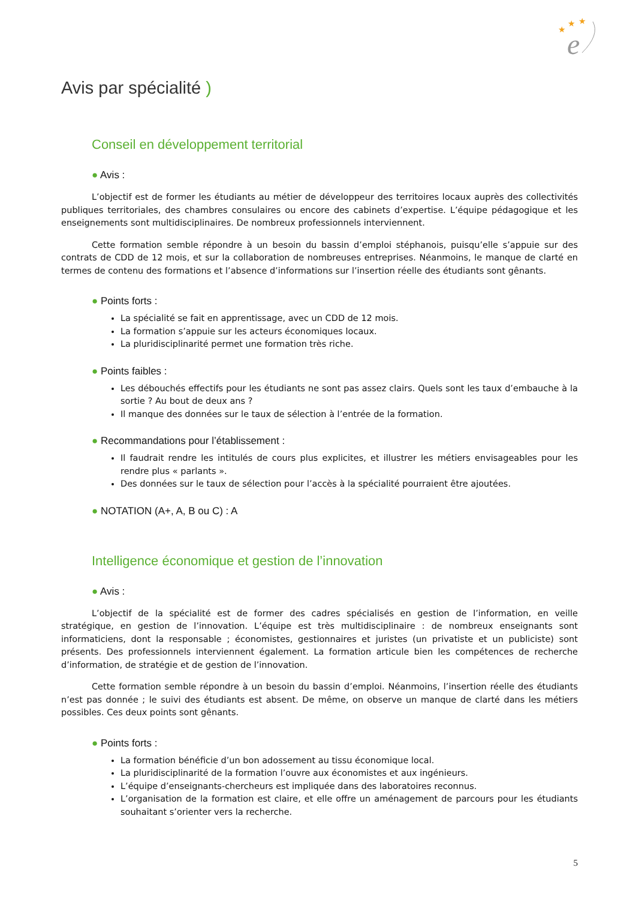e
★
★
★
Avis par spécialité )
Conseil en développement territorial
● Avis :
L’objectif est de former les étudiants au métier de développeur des territoires locaux auprès des collectivités publiques territoriales, des chambres consulaires ou encore des cabinets d’expertise. L’équipe pédagogique et les enseignements sont multidisciplinaires. De nombreux professionnels interviennent.
Cette formation semble répondre à un besoin du bassin d’emploi stéphanois, puisqu’elle s’appuie sur des contrats de CDD de 12 mois, et sur la collaboration de nombreuses entreprises. Néanmoins, le manque de clarté en termes de contenu des formations et l’absence d’informations sur l’insertion réelle des étudiants sont gênants.
● Points forts :
La spécialité se fait en apprentissage, avec un CDD de 12 mois.
La formation s’appuie sur les acteurs économiques locaux.
La pluridisciplinarité permet une formation très riche.
● Points faibles :
Les débouchés effectifs pour les étudiants ne sont pas assez clairs. Quels sont les taux d’embauche à la sortie ? Au bout de deux ans ?
Il manque des données sur le taux de sélection à l’entrée de la formation.
● Recommandations pour l’établissement :
Il faudrait rendre les intitulés de cours plus explicites, et illustrer les métiers envisageables pour les rendre plus « parlants ».
Des données sur le taux de sélection pour l’accès à la spécialité pourraient être ajoutées.
● NOTATION (A+, A, B ou C) : A
Intelligence économique et gestion de l’innovation
● Avis :
L’objectif de la spécialité est de former des cadres spécialisés en gestion de l’information, en veille stratégique, en gestion de l’innovation. L’équipe est très multidisciplinaire : de nombreux enseignants sont informaticiens, dont la responsable ; économistes, gestionnaires et juristes (un privatiste et un publiciste) sont présents. Des professionnels interviennent également. La formation articule bien les compétences de recherche d’information, de stratégie et de gestion de l’innovation.
Cette formation semble répondre à un besoin du bassin d’emploi. Néanmoins, l’insertion réelle des étudiants n’est pas donnée ; le suivi des étudiants est absent. De même, on observe un manque de clarté dans les métiers possibles. Ces deux points sont gênants.
● Points forts :
La formation bénéficie d’un bon adossement au tissu économique local.
La pluridisciplinarité de la formation l’ouvre aux économistes et aux ingénieurs.
L’équipe d’enseignants-chercheurs est impliquée dans des laboratoires reconnus.
L’organisation de la formation est claire, et elle offre un aménagement de parcours pour les étudiants souhaitant s’orienter vers la recherche.
5